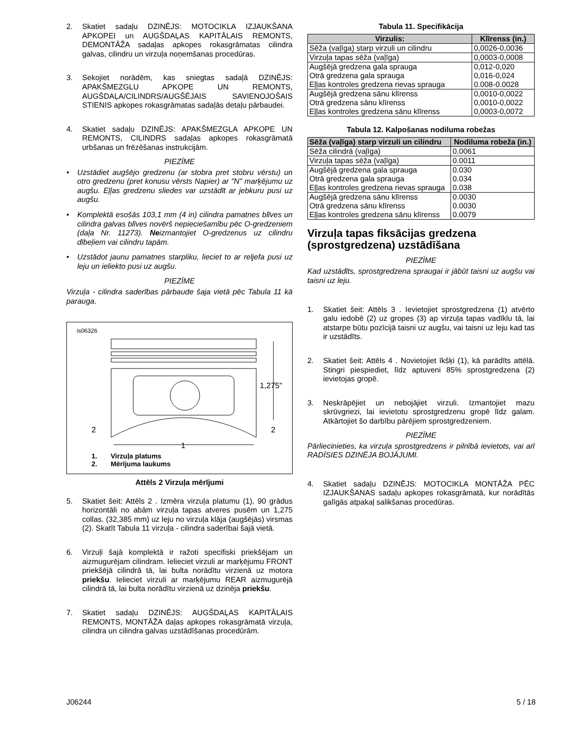2. Skatiet sadaļu DZINĒJS: MOTOCIKLA IZJAUKŠANA APKOPEI un AUGŠDAĻAS KAPITĀLAIS REMONTS, DEMONTĀŽA sadaļas apkopes rokasgrāmatas cilindra galvas, cilindru un virzuļa noņemšanas procedūras.
3. Sekojiet norādēm, kas sniegtas sadaļā DZINĒJS: APAKŠMEZGLU APKOPE UN REMONTS, AUGŠDAĻA/CILINDRS/AUGŠĒJAIS SAVIENOJOŠAIS STIENIS apkopes rokasgrāmatas sadaļās detaļu pārbaudei.
4. Skatiet sadaļu DZINĒJS: APAKŠMEZGLA APKOPE UN REMONTS, CILINDRS sadaļas apkopes rokasgrāmatā urbšanas un frēzēšanas instrukcijām.
PIEZĪME
• Uzstādiet augšējo gredzenu (ar stobra pret stobru vērstu) un otro gredzenu (pret konusu vērsts Napier) ar "N" marķējumu uz augšu. Eļļas gredzenu sliedes var uzstādīt ar jebkuru pusi uz augšu.
• Komplektā esošās 103,1 mm (4 in) cilindra pamatnes blīves un cilindra galvas blīves novērš nepieciešamību pēc O-gredzeniem (daļa Nr. 11273). Neizmantojiet O-gredzenus uz cilindru dībeļiem vai cilindru tapām.
• Uzstādot jaunu pamatnes starpliku, lieciet to ar reljefa pusi uz leju un ieliekto pusi uz augšu.
PIEZĪME
Virzuļa - cilindra saderības pārbaude šaja vietā pēc Tabula 11 kā parauga.
is06326
1,275"
2
2
1
1. Virzuļa platums
2. Mērījuma laukums
Attēls 2 Virzuļa mērījumi
5. Skatiet šeit: Attēls 2 . Izmēra virzuļa platumu (1), 90 grādus horizontāli no abām virzuļa tapas atveres pusēm un 1,275 collas. (32,385 mm) uz leju no virzuļa klāja (augšējās) virsmas (2). Skatīt Tabula 11 virzuļa - cilindra saderībai šajā vietā.
6. Virzuļi šajā komplektā ir ražoti specifiski priekšējam un aizmugurējam cilindram. Ielieciet virzuli ar marķējumu FRONT priekšējā cilindrā tā, lai bulta norādītu virzienā uz motora priekšu. Ielieciet virzuli ar marķējumu REAR aizmugurējā cilindrā tā, lai bulta norādītu virzienā uz dzinēja priekšu.
7. Skatiet sadaļu DZINĒJS: AUGŠDAĻAS KAPITĀLAIS REMONTS, MONTĀŽA daļas apkopes rokasgrāmatā virzuļa, cilindra un cilindra galvas uzstādīšanas procedūrām.
Tabula 11. Specifikācija
| Virzulis: | Klīrenss (in.) |
| --- | --- |
| Sēža (vaļīga) starp virzuli un cilindru | 0,0026-0,0036 |
| Virzuļa tapas sēža (vaļīga) | 0,0003-0,0008 |
| Augšējā gredzena gala sprauga | 0,012-0,020 |
| Otrā gredzena gala sprauga | 0,016-0,024 |
| Eļļas kontroles gredzena rievas sprauga | 0.008-0.0028 |
| Augšējā gredzena sānu klīrenss | 0,0010-0,0022 |
| Otrā gredzena sānu klīrenss | 0,0010-0,0022 |
| Eļļas kontroles gredzena sānu klīrenss | 0,0003-0,0072 |
Tabula 12. Kalpošanas nodiluma robežas
| Sēža (vaļīga) starp virzuli un cilindru | Nodiluma robeža (in.) |
| --- | --- |
| Sēža cilindrā (vaļīga) | 0.0061 |
| Virzuļa tapas sēža (vaļīga) | 0.0011 |
| Augšējā gredzena gala sprauga | 0.030 |
| Otrā gredzena gala sprauga | 0.034 |
| Eļļas kontroles gredzena rievas sprauga | 0.038 |
| Augšējā gredzena sānu klīrenss | 0.0030 |
| Otrā gredzena sānu klīrenss | 0.0030 |
| Eļļas kontroles gredzena sānu klīrenss | 0.0079 |
Virzuļa tapas fiksācijas gredzena (sprostgredzena) uzstādīšana
PIEZĪME
Kad uzstādīts, sprostgredzena spraugai ir jābūt taisni uz augšu vai taisni uz leju.
1. Skatiet šeit: Attēls 3 . Ievietojiet sprostgredzena (1) atvērto galu iedobē (2) uz gropes (3) ap virzuļa tapas vadīklu tā, lai atstarpe būtu pozīcijā taisni uz augšu, vai taisni uz leju kad tas ir uzstādīts.
2. Skatiet šeit: Attēls 4 . Novietojiet īkšķi (1), kā parādīts attēlā. Stingri piespiediet, līdz aptuveni 85% sprostgredzena (2) ievietojas gropē.
3. Neskrāpējiet un nebojājiet virzuli. Izmantojiet mazu skrūvgriezi, lai ievietotu sprostgredzenu gropē līdz galam. Atkārtojiet šo darbību pārējiem sprostgredzeniem.
PIEZĪME
Pārliecinieties, ka virzuļa sprostgredzens ir pilnībā ievietots, vai arī RADĪSIES DZINĒJA BOJĀJUMI.
4. Skatiet sadaļu DZINĒJS: MOTOCIKLA MONTĀŽA PĒC IZJAUKŠANAS sadaļu apkopes rokasgrāmatā, kur norādītās galīgās atpakaļ salikšanas procedūras.
J06244 5 / 18